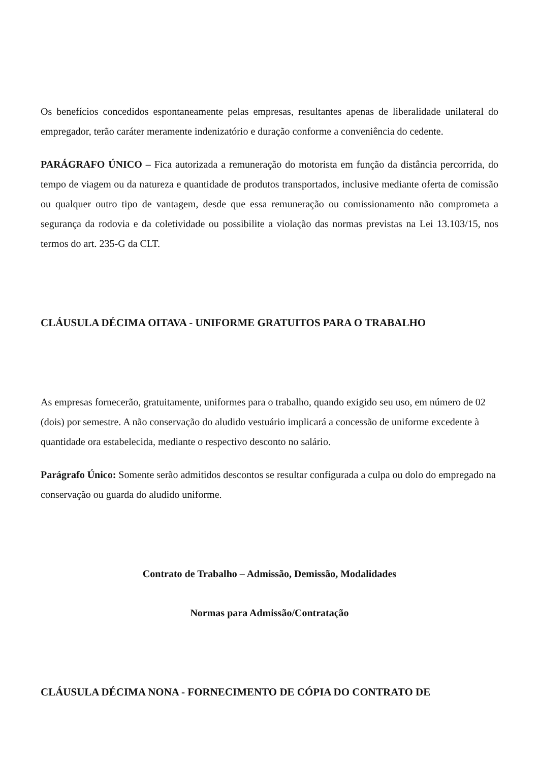Os benefícios concedidos espontaneamente pelas empresas, resultantes apenas de liberalidade unilateral do empregador, terão caráter meramente indenizatório e duração conforme a conveniência do cedente.
PARÁGRAFO ÚNICO – Fica autorizada a remuneração do motorista em função da distância percorrida, do tempo de viagem ou da natureza e quantidade de produtos transportados, inclusive mediante oferta de comissão ou qualquer outro tipo de vantagem, desde que essa remuneração ou comissionamento não comprometa a segurança da rodovia e da coletividade ou possibilite a violação das normas previstas na Lei 13.103/15, nos termos do art. 235-G da CLT.
CLÁUSULA DÉCIMA OITAVA - UNIFORME GRATUITOS PARA O TRABALHO
As empresas fornecerão, gratuitamente, uniformes para o trabalho, quando exigido seu uso, em número de 02 (dois) por semestre. A não conservação do aludido vestuário implicará a concessão de uniforme excedente à quantidade ora estabelecida, mediante o respectivo desconto no salário.
Parágrafo Único: Somente serão admitidos descontos se resultar configurada a culpa ou dolo do empregado na conservação ou guarda do aludido uniforme.
Contrato de Trabalho – Admissão, Demissão, Modalidades
Normas para Admissão/Contratação
CLÁUSULA DÉCIMA NONA - FORNECIMENTO DE CÓPIA DO CONTRATO DE